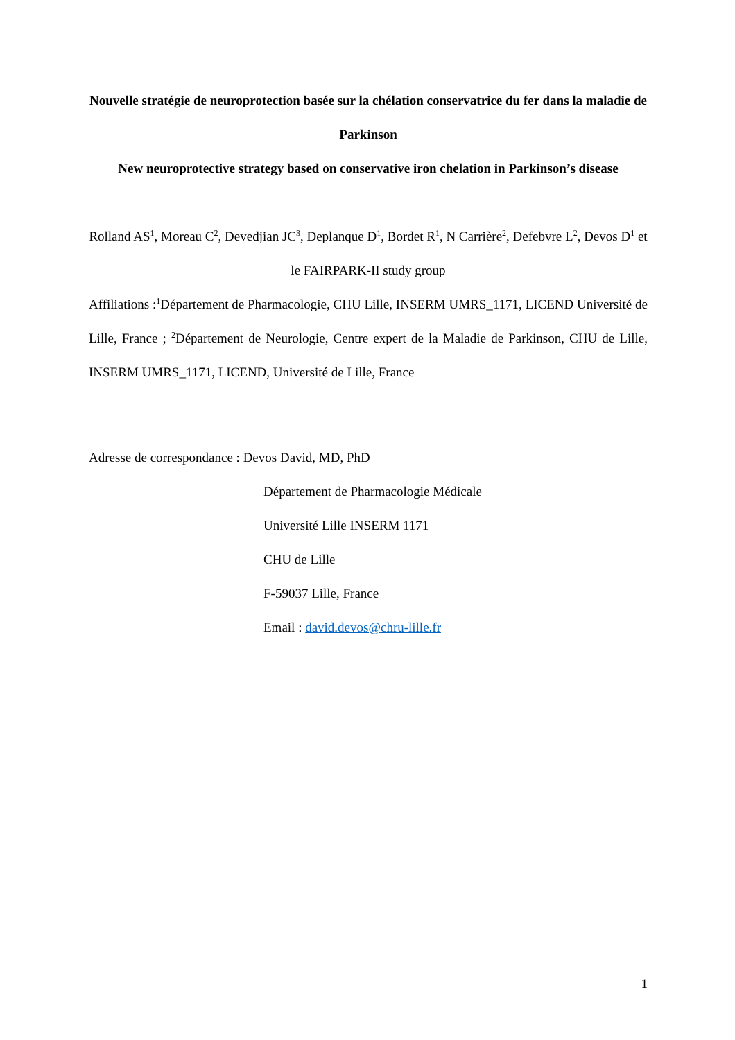Nouvelle stratégie de neuroprotection basée sur la chélation conservatrice du fer dans la maladie de Parkinson
New neuroprotective strategy based on conservative iron chelation in Parkinson’s disease
Rolland AS<sup>1</sup>, Moreau C<sup>2</sup>, Devedjian JC<sup>3</sup>, Deplanque D<sup>1</sup>, Bordet R<sup>1</sup>, N Carrière<sup>2</sup>, Defebvre L<sup>2</sup>, Devos D<sup>1</sup> et le FAIRPARK-II study group
Affiliations :<sup>1</sup>Département de Pharmacologie, CHU Lille, INSERM UMRS_1171, LICEND Université de Lille, France ; <sup>2</sup>Département de Neurologie, Centre expert de la Maladie de Parkinson, CHU de Lille, INSERM UMRS_1171, LICEND, Université de Lille, France
Adresse de correspondance : Devos David, MD, PhD
Département de Pharmacologie Médicale
Université Lille INSERM 1171
CHU de Lille
F-59037 Lille, France
Email : david.devos@chru-lille.fr
1